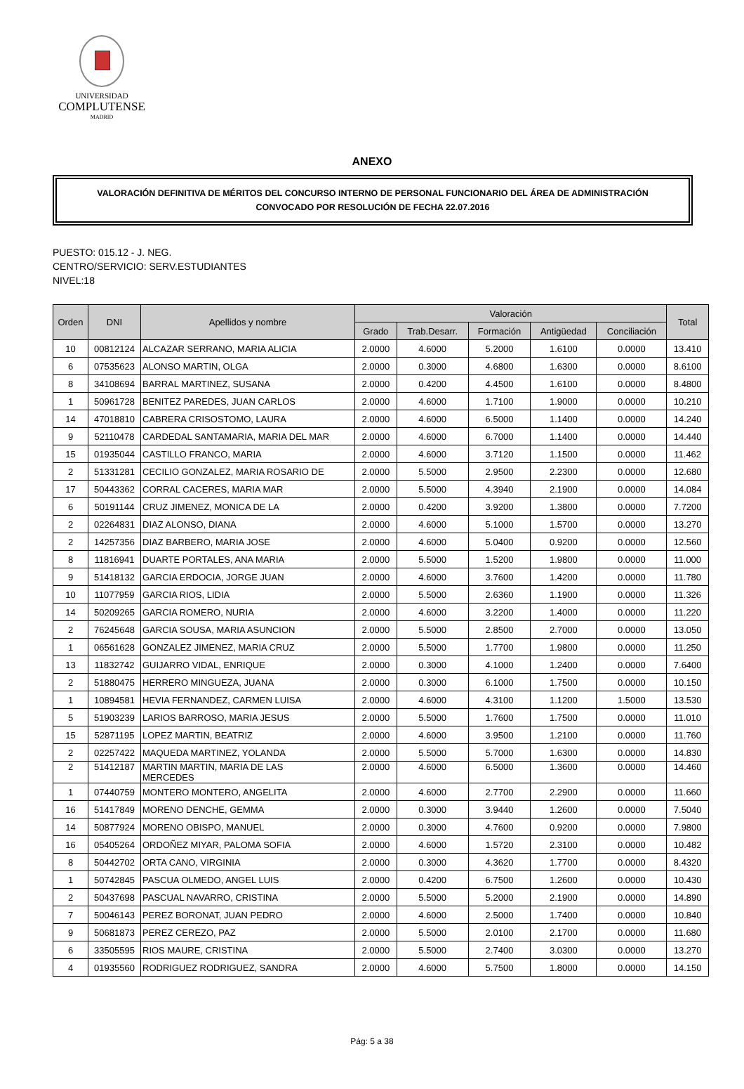UNIVERSIDAD
COMPLUTENSE
MADRID
ANEXO
VALORACIÓN DEFINITIVA DE MÉRITOS DEL CONCURSO INTERNO DE PERSONAL FUNCIONARIO DEL ÁREA DE ADMINISTRACIÓN
CONVOCADO POR RESOLUCIÓN DE FECHA 22.07.2016
PUESTO: 015.12 - J. NEG.
CENTRO/SERVICIO: SERV.ESTUDIANTES
NIVEL:18
| Orden | DNI | Apellidos y nombre | Valoración | | | | | Total |
| --- | --- | --- | --- | --- | --- | --- | --- | --- |
| | | | Grado | Trab.Desarr. | Formación | Antigüedad | Conciliación | |
| 10 | 00812124 | ALCAZAR SERRANO, MARIA ALICIA | 2.0000 | 4.6000 | 5.2000 | 1.6100 | 0.0000 | 13.410 |
| 6 | 07535623 | ALONSO MARTIN, OLGA | 2.0000 | 0.3000 | 4.6800 | 1.6300 | 0.0000 | 8.6100 |
| 8 | 34108694 | BARRAL MARTINEZ, SUSANA | 2.0000 | 0.4200 | 4.4500 | 1.6100 | 0.0000 | 8.4800 |
| 1 | 50961728 | BENITEZ PAREDES, JUAN CARLOS | 2.0000 | 4.6000 | 1.7100 | 1.9000 | 0.0000 | 10.210 |
| 14 | 47018810 | CABRERA CRISOSTOMO, LAURA | 2.0000 | 4.6000 | 6.5000 | 1.1400 | 0.0000 | 14.240 |
| 9 | 52110478 | CARDEDAL SANTAMARIA, MARIA DEL MAR | 2.0000 | 4.6000 | 6.7000 | 1.1400 | 0.0000 | 14.440 |
| 15 | 01935044 | CASTILLO FRANCO, MARIA | 2.0000 | 4.6000 | 3.7120 | 1.1500 | 0.0000 | 11.462 |
| 2 | 51331281 | CECILIO GONZALEZ, MARIA ROSARIO DE | 2.0000 | 5.5000 | 2.9500 | 2.2300 | 0.0000 | 12.680 |
| 17 | 50443362 | CORRAL CACERES, MARIA MAR | 2.0000 | 5.5000 | 4.3940 | 2.1900 | 0.0000 | 14.084 |
| 6 | 50191144 | CRUZ JIMENEZ, MONICA DE LA | 2.0000 | 0.4200 | 3.9200 | 1.3800 | 0.0000 | 7.7200 |
| 2 | 02264831 | DIAZ ALONSO, DIANA | 2.0000 | 4.6000 | 5.1000 | 1.5700 | 0.0000 | 13.270 |
| 2 | 14257356 | DIAZ BARBERO, MARIA JOSE | 2.0000 | 4.6000 | 5.0400 | 0.9200 | 0.0000 | 12.560 |
| 8 | 11816941 | DUARTE PORTALES, ANA MARIA | 2.0000 | 5.5000 | 1.5200 | 1.9800 | 0.0000 | 11.000 |
| 9 | 51418132 | GARCIA ERDOCIA, JORGE JUAN | 2.0000 | 4.6000 | 3.7600 | 1.4200 | 0.0000 | 11.780 |
| 10 | 11077959 | GARCIA RIOS, LIDIA | 2.0000 | 5.5000 | 2.6360 | 1.1900 | 0.0000 | 11.326 |
| 14 | 50209265 | GARCIA ROMERO, NURIA | 2.0000 | 4.6000 | 3.2200 | 1.4000 | 0.0000 | 11.220 |
| 2 | 76245648 | GARCIA SOUSA, MARIA ASUNCION | 2.0000 | 5.5000 | 2.8500 | 2.7000 | 0.0000 | 13.050 |
| 1 | 06561628 | GONZALEZ JIMENEZ, MARIA CRUZ | 2.0000 | 5.5000 | 1.7700 | 1.9800 | 0.0000 | 11.250 |
| 13 | 11832742 | GUIJARRO VIDAL, ENRIQUE | 2.0000 | 0.3000 | 4.1000 | 1.2400 | 0.0000 | 7.6400 |
| 2 | 51880475 | HERRERO MINGUEZA, JUANA | 2.0000 | 0.3000 | 6.1000 | 1.7500 | 0.0000 | 10.150 |
| 1 | 10894581 | HEVIA FERNANDEZ, CARMEN LUISA | 2.0000 | 4.6000 | 4.3100 | 1.1200 | 1.5000 | 13.530 |
| 5 | 51903239 | LARIOS BARROSO, MARIA JESUS | 2.0000 | 5.5000 | 1.7600 | 1.7500 | 0.0000 | 11.010 |
| 15 | 52871195 | LOPEZ MARTIN, BEATRIZ | 2.0000 | 4.6000 | 3.9500 | 1.2100 | 0.0000 | 11.760 |
| 2 | 02257422 | MAQUEDA MARTINEZ, YOLANDA | 2.0000 | 5.5000 | 5.7000 | 1.6300 | 0.0000 | 14.830 |
| 2 | 51412187 | MARTIN MARTIN, MARIA DE LAS MERCEDES | 2.0000 | 4.6000 | 6.5000 | 1.3600 | 0.0000 | 14.460 |
| 1 | 07440759 | MONTERO MONTERO, ANGELITA | 2.0000 | 4.6000 | 2.7700 | 2.2900 | 0.0000 | 11.660 |
| 16 | 51417849 | MORENO DENCHE, GEMMA | 2.0000 | 0.3000 | 3.9440 | 1.2600 | 0.0000 | 7.5040 |
| 14 | 50877924 | MORENO OBISPO, MANUEL | 2.0000 | 0.3000 | 4.7600 | 0.9200 | 0.0000 | 7.9800 |
| 16 | 05405264 | ORDOÑEZ MIYAR, PALOMA SOFIA | 2.0000 | 4.6000 | 1.5720 | 2.3100 | 0.0000 | 10.482 |
| 8 | 50442702 | ORTA CANO, VIRGINIA | 2.0000 | 0.3000 | 4.3620 | 1.7700 | 0.0000 | 8.4320 |
| 1 | 50742845 | PASCUA OLMEDO, ANGEL LUIS | 2.0000 | 0.4200 | 6.7500 | 1.2600 | 0.0000 | 10.430 |
| 2 | 50437698 | PASCUAL NAVARRO, CRISTINA | 2.0000 | 5.5000 | 5.2000 | 2.1900 | 0.0000 | 14.890 |
| 7 | 50046143 | PEREZ BORONAT, JUAN PEDRO | 2.0000 | 4.6000 | 2.5000 | 1.7400 | 0.0000 | 10.840 |
| 9 | 50681873 | PEREZ CEREZO, PAZ | 2.0000 | 5.5000 | 2.0100 | 2.1700 | 0.0000 | 11.680 |
| 6 | 33505595 | RIOS MAURE, CRISTINA | 2.0000 | 5.5000 | 2.7400 | 3.0300 | 0.0000 | 13.270 |
| 4 | 01935560 | RODRIGUEZ RODRIGUEZ, SANDRA | 2.0000 | 4.6000 | 5.7500 | 1.8000 | 0.0000 | 14.150 |
Pág: 5 a 38